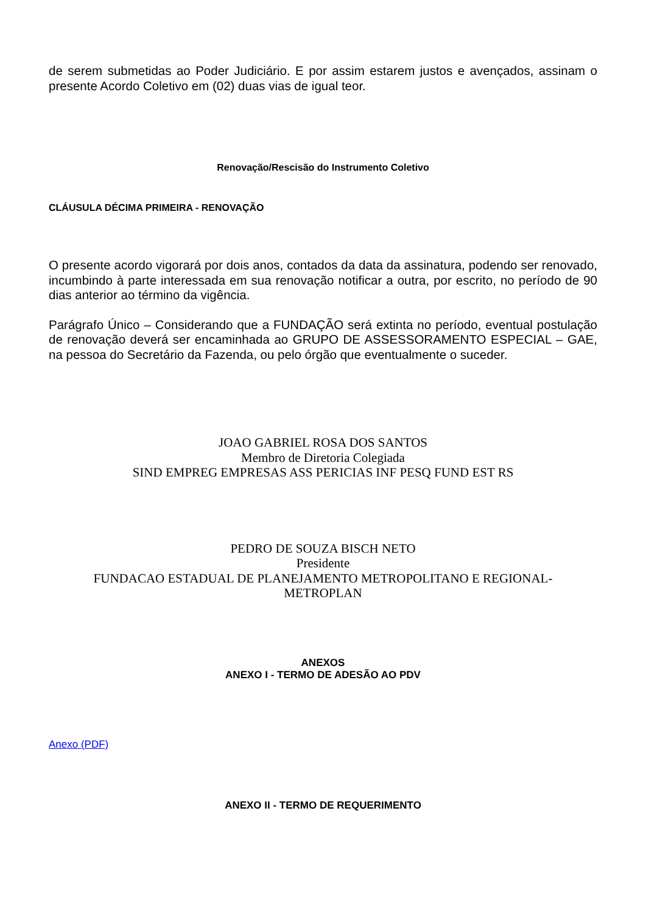de serem submetidas ao Poder Judiciário. E por assim estarem justos e avençados, assinam o presente Acordo Coletivo em (02) duas vias de igual teor.
Renovação/Rescisão do Instrumento Coletivo
CLÁUSULA DÉCIMA PRIMEIRA - RENOVAÇÃO
O presente acordo vigorará por dois anos, contados da data da assinatura, podendo ser renovado, incumbindo à parte interessada em sua renovação notificar a outra, por escrito, no período de 90 dias anterior ao término da vigência.
Parágrafo Único – Considerando que a FUNDAÇÃO será extinta no período, eventual postulação de renovação deverá ser encaminhada ao GRUPO DE ASSESSORAMENTO ESPECIAL – GAE, na pessoa do Secretário da Fazenda, ou pelo órgão que eventualmente o suceder.
JOAO GABRIEL ROSA DOS SANTOS
Membro de Diretoria Colegiada
SIND EMPREG EMPRESAS ASS PERICIAS INF PESQ FUND EST RS
PEDRO DE SOUZA BISCH NETO
Presidente
FUNDACAO ESTADUAL DE PLANEJAMENTO METROPOLITANO E REGIONAL-
METROPLAN
ANEXOS
ANEXO I - TERMO DE ADESÃO AO PDV
Anexo (PDF)
ANEXO II - TERMO DE REQUERIMENTO